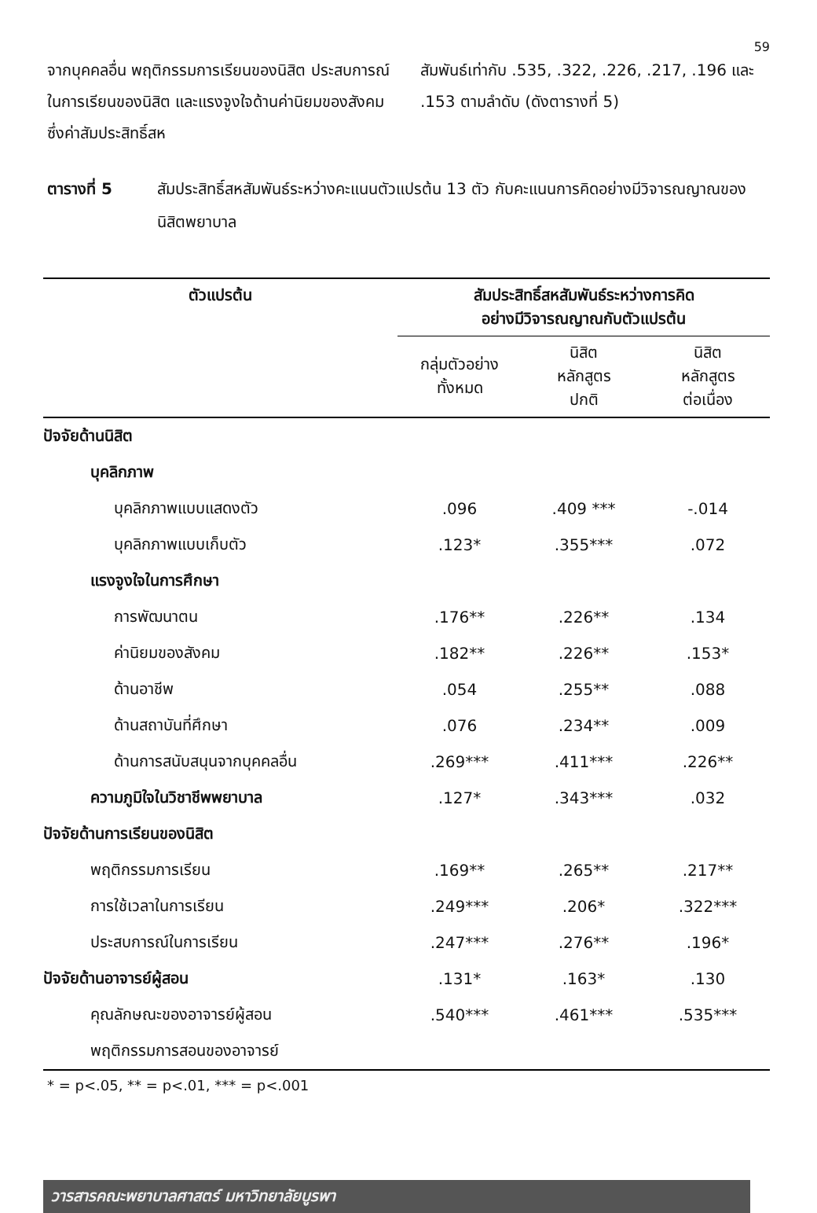59
จากบุคคลอื่น พฤติกรรมการเรียนของนิสิต ประสบการณ์ในการเรียนของนิสิต และแรงจูงใจด้านค่านิยมของสังคม ซึ่งค่าสัมประสิทธิ์สห
สัมพันธ์เท่ากับ .535, .322, .226, .217, .196 และ .153 ตามลำดับ (ดังตารางที่ 5)
ตารางที่ 5 สัมประสิทธิ์สหสัมพันธ์ระหว่างคะแนนตัวแปรต้น 13 ตัว กับคะแนนการคิดอย่างมีวิจารณญาณของนิสิตพยาบาล
| ตัวแปรต้น | สัมประสิทธิ์สหสัมพันธ์ระหว่างการคิด อย่างมีวิจารณญาณกับตัวแปรต้น | | |
| --- | --- | --- | --- |
| | กลุ่มตัวอย่าง ทั้งหมด | นิสิต หลักสูตร ปกติ | นิสิต หลักสูตร ต่อเนื่อง |
| ปัจจัยด้านนิสิต | | | |
| บุคลิกภาพ | | | |
| บุคลิกภาพแบบแสดงตัว | .096 | .409 *** | -.014 |
| บุคลิกภาพแบบเก็บตัว | .123* | .355*** | .072 |
| แรงจูงใจในการศึกษา | | | |
| การพัฒนาตน | .176** | .226** | .134 |
| ค่านิยมของสังคม | .182** | .226** | .153* |
| ด้านอาชีพ | .054 | .255** | .088 |
| ด้านสถาบันที่ศึกษา | .076 | .234** | .009 |
| ด้านการสนับสนุนจากบุคคลอื่น | .269*** | .411*** | .226** |
| ความภูมิใจในวิชาชีพพยาบาล | .127* | .343*** | .032 |
| ปัจจัยด้านการเรียนของนิสิต | | | |
| พฤติกรรมการเรียน | .169** | .265** | .217** |
| การใช้เวลาในการเรียน | .249*** | .206* | .322*** |
| ประสบการณ์ในการเรียน | .247*** | .276** | .196* |
| ปัจจัยด้านอาจารย์ผู้สอน | .131* | .163* | .130 |
| คุณลักษณะของอาจารย์ผู้สอน | .540*** | .461*** | .535*** |
| พฤติกรรมการสอนของอาจารย์ | | | |
* = p<.05, ** = p<.01, *** = p<.001
วารสารคณะพยาบาลศาสตร์ มหาวิทยาลัยบูรพา